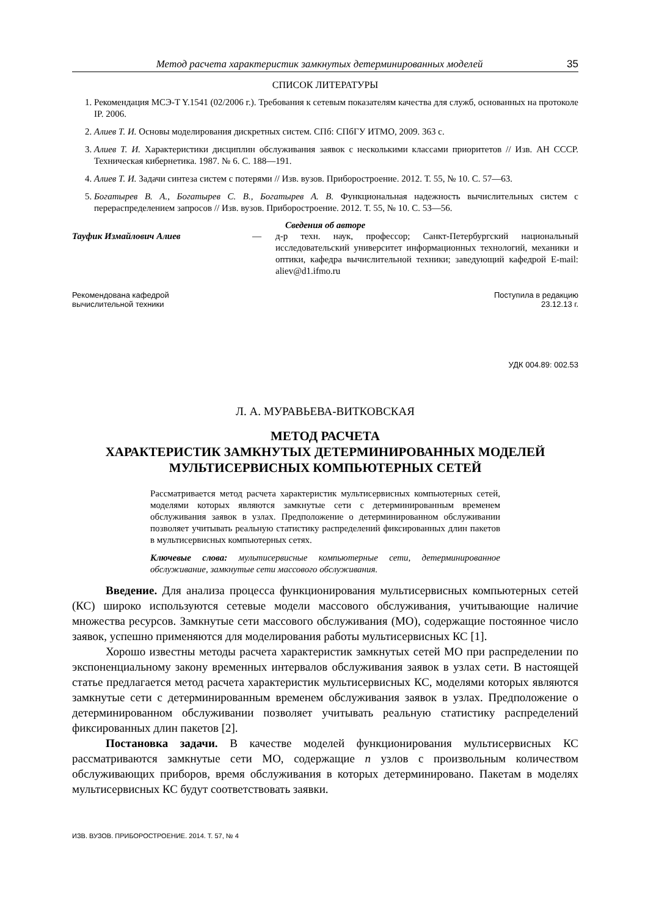Метод расчета характеристик замкнутых детерминированных моделей 35
СПИСОК ЛИТЕРАТУРЫ
1. Рекомендация МСЭ-T Y.1541 (02/2006 г.). Требования к сетевым показателям качества для служб, основанных на протоколе IP. 2006.
2. Алиев Т. И. Основы моделирования дискретных систем. СПб: СПбГУ ИТМО, 2009. 363 с.
3. Алиев Т. И. Характеристики дисциплин обслуживания заявок с несколькими классами приоритетов // Изв. АН СССР. Техническая кибернетика. 1987. № 6. С. 188—191.
4. Алиев Т. И. Задачи синтеза систем с потерями // Изв. вузов. Приборостроение. 2012. Т. 55, № 10. С. 57—63.
5. Богатырев В. А., Богатырев С. В., Богатырев А. В. Функциональная надежность вычислительных систем с перераспределением запросов // Изв. вузов. Приборостроение. 2012. Т. 55, № 10. С. 53—56.
Сведения об авторе
Тауфик Измайлович Алиев — д-р техн. наук, профессор; Санкт-Петербургский национальный исследовательский университет информационных технологий, механики и оптики, кафедра вычислительной техники; заведующий кафедрой E-mail: aliev@d1.ifmo.ru
Рекомендована кафедрой
вычислительной техники
Поступила в редакцию
23.12.13 г.
УДК 004.89: 002.53
Л. А. МУРАВЬЕВА-ВИТКОВСКАЯ
МЕТОД РАСЧЕТА
ХАРАКТЕРИСТИК ЗАМКНУТЫХ ДЕТЕРМИНИРОВАННЫХ МОДЕЛЕЙ
МУЛЬТИСЕРВИСНЫХ КОМПЬЮТЕРНЫХ СЕТЕЙ
Рассматривается метод расчета характеристик мультисервисных компьютерных сетей, моделями которых являются замкнутые сети с детерминированным временем обслуживания заявок в узлах. Предположение о детерминированном обслуживании позволяет учитывать реальную статистику распределений фиксированных длин пакетов в мультисервисных компьютерных сетях.
Ключевые слова: мультисервисные компьютерные сети, детерминированное обслуживание, замкнутые сети массового обслуживания.
Введение. Для анализа процесса функционирования мультисервисных компьютерных сетей (КС) широко используются сетевые модели массового обслуживания, учитывающие наличие множества ресурсов. Замкнутые сети массового обслуживания (МО), содержащие постоянное число заявок, успешно применяются для моделирования работы мультисервисных КС [1].
Хорошо известны методы расчета характеристик замкнутых сетей МО при распределении по экспоненциальному закону временных интервалов обслуживания заявок в узлах сети. В настоящей статье предлагается метод расчета характеристик мультисервисных КС, моделями которых являются замкнутые сети с детерминированным временем обслуживания заявок в узлах. Предположение о детерминированном обслуживании позволяет учитывать реальную статистику распределений фиксированных длин пакетов [2].
Постановка задачи. В качестве моделей функционирования мультисервисных КС рассматриваются замкнутые сети МО, содержащие n узлов с произвольным количеством обслуживающих приборов, время обслуживания в которых детерминировано. Пакетам в моделях мультисервисных КС будут соответствовать заявки.
ИЗВ. ВУЗОВ. ПРИБОРОСТРОЕНИЕ. 2014. Т. 57, № 4